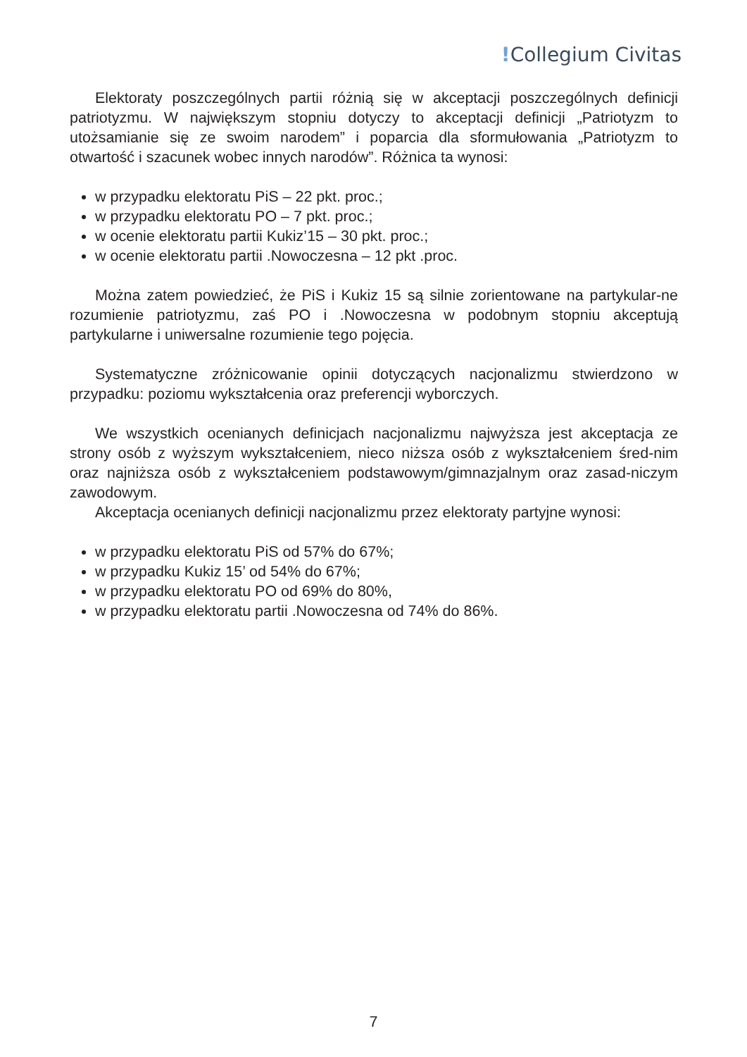!Collegium Civitas
Elektoraty poszczególnych partii różnią się w akceptacji poszczególnych definicji patriotyzmu. W największym stopniu dotyczy to akceptacji definicji „Patriotyzm to utożsamianie się ze swoim narodem” i poparcia dla sformułowania „Patriotyzm to otwartość i szacunek wobec innych narodów”. Różnica ta wynosi:
w przypadku elektoratu PiS – 22 pkt. proc.;
w przypadku elektoratu PO – 7 pkt. proc.;
w ocenie elektoratu partii Kukiz’15 – 30 pkt. proc.;
w ocenie elektoratu partii .Nowoczesna – 12 pkt .proc.
Można zatem powiedzieć, że PiS i Kukiz 15 są silnie zorientowane na partykular-ne rozumienie patriotyzmu, zaś PO i .Nowoczesna w podobnym stopniu akceptują partykularne i uniwersalne rozumienie tego pojęcia.
Systematyczne zróżnicowanie opinii dotyczących nacjonalizmu stwierdzono w przypadku: poziomu wykształcenia oraz preferencji wyborczych.
We wszystkich ocenianych definicjach nacjonalizmu najwyższa jest akceptacja ze strony osób z wyższym wykształceniem, nieco niższa osób z wykształceniem śred-nim oraz najniższa osób z wykształceniem podstawowym/gimnazjalnym oraz zasad-niczym zawodowym.
Akceptacja ocenianych definicji nacjonalizmu przez elektoraty partyjne wynosi:
w przypadku elektoratu PiS od 57% do 67%;
w przypadku Kukiz 15’ od 54% do 67%;
w przypadku elektoratu PO od 69% do 80%,
w przypadku elektoratu partii .Nowoczesna od 74% do 86%.
7